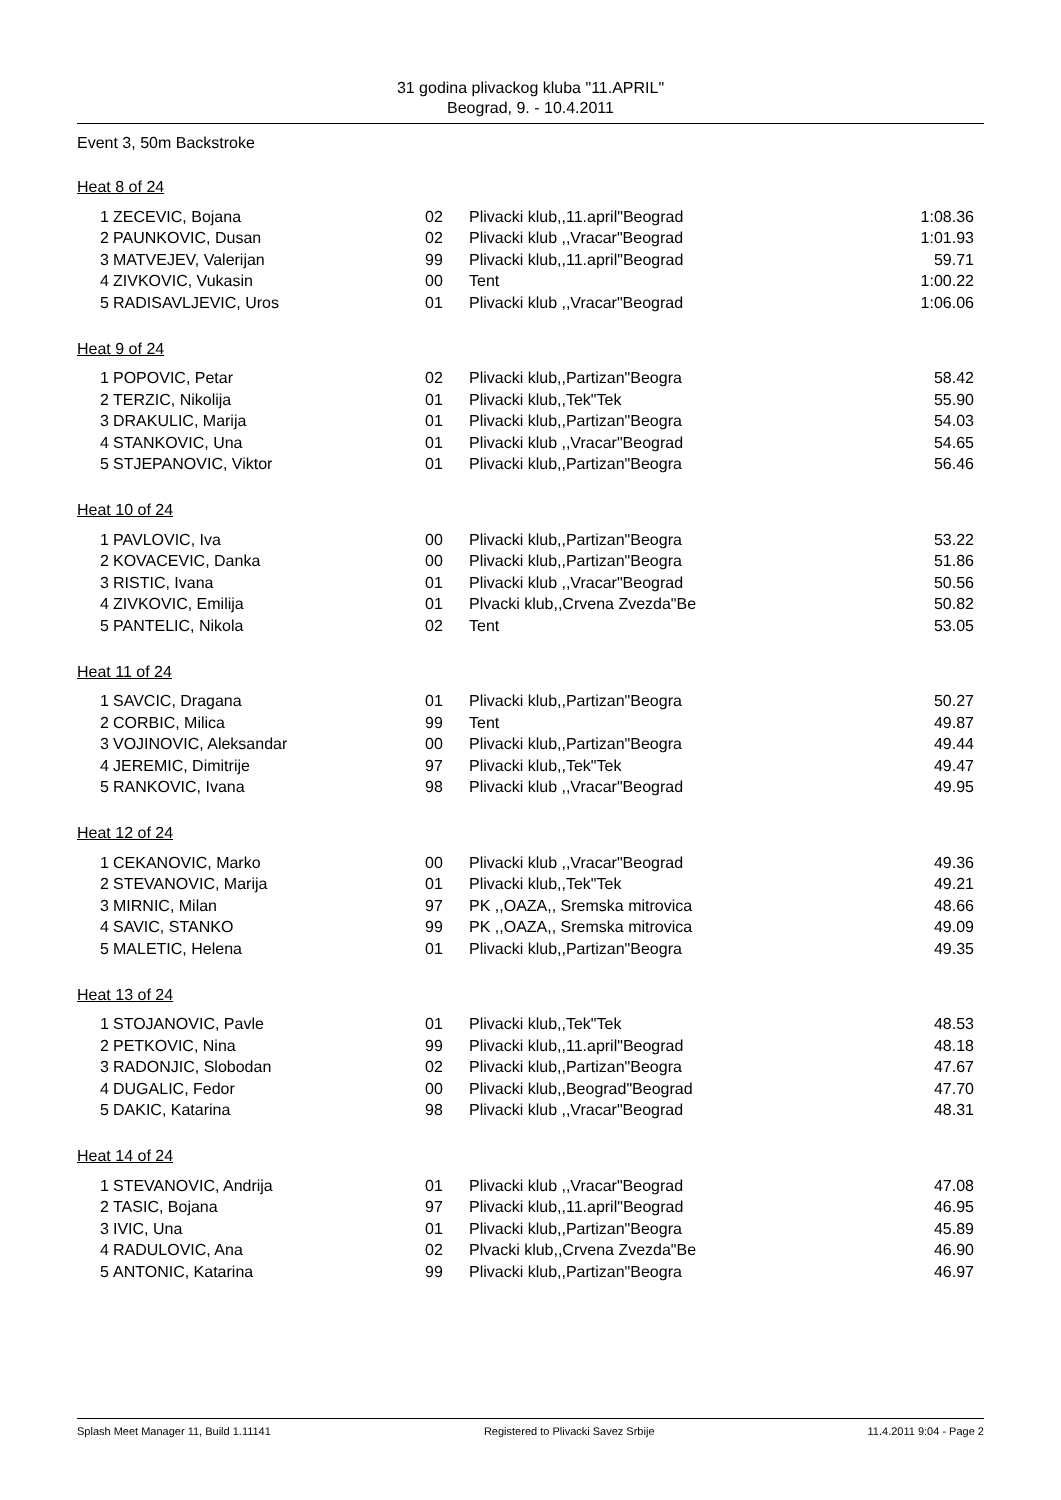31 godina plivackog kluba "11.APRIL"
Beograd, 9. - 10.4.2011
Event 3, 50m Backstroke
Heat 8 of 24
| 1 | ZECEVIC, Bojana | 02 | Plivacki klub,,11.april"Beograd | 1:08.36 |
| 2 | PAUNKOVIC, Dusan | 02 | Plivacki klub ,,Vracar"Beograd | 1:01.93 |
| 3 | MATVEJEV, Valerijan | 99 | Plivacki klub,,11.april"Beograd | 59.71 |
| 4 | ZIVKOVIC, Vukasin | 00 | Tent | 1:00.22 |
| 5 | RADISAVLJEVIC, Uros | 01 | Plivacki klub ,,Vracar"Beograd | 1:06.06 |
Heat 9 of 24
| 1 | POPOVIC, Petar | 02 | Plivacki klub,,Partizan"Beogra | 58.42 |
| 2 | TERZIC, Nikolija | 01 | Plivacki klub,,Tek"Tek | 55.90 |
| 3 | DRAKULIC, Marija | 01 | Plivacki klub,,Partizan"Beogra | 54.03 |
| 4 | STANKOVIC, Una | 01 | Plivacki klub ,,Vracar"Beograd | 54.65 |
| 5 | STJEPANOVIC, Viktor | 01 | Plivacki klub,,Partizan"Beogra | 56.46 |
Heat 10 of 24
| 1 | PAVLOVIC, Iva | 00 | Plivacki klub,,Partizan"Beogra | 53.22 |
| 2 | KOVACEVIC, Danka | 00 | Plivacki klub,,Partizan"Beogra | 51.86 |
| 3 | RISTIC, Ivana | 01 | Plivacki klub ,,Vracar"Beograd | 50.56 |
| 4 | ZIVKOVIC, Emilija | 01 | Plvacki klub,,Crvena Zvezda"Be | 50.82 |
| 5 | PANTELIC, Nikola | 02 | Tent | 53.05 |
Heat 11 of 24
| 1 | SAVCIC, Dragana | 01 | Plivacki klub,,Partizan"Beogra | 50.27 |
| 2 | CORBIC, Milica | 99 | Tent | 49.87 |
| 3 | VOJINOVIC, Aleksandar | 00 | Plivacki klub,,Partizan"Beogra | 49.44 |
| 4 | JEREMIC, Dimitrije | 97 | Plivacki klub,,Tek"Tek | 49.47 |
| 5 | RANKOVIC, Ivana | 98 | Plivacki klub ,,Vracar"Beograd | 49.95 |
Heat 12 of 24
| 1 | CEKANOVIC, Marko | 00 | Plivacki klub ,,Vracar"Beograd | 49.36 |
| 2 | STEVANOVIC, Marija | 01 | Plivacki klub,,Tek"Tek | 49.21 |
| 3 | MIRNIC, Milan | 97 | PK ,,OAZA,, Sremska mitrovica | 48.66 |
| 4 | SAVIC, STANKO | 99 | PK ,,OAZA,, Sremska mitrovica | 49.09 |
| 5 | MALETIC, Helena | 01 | Plivacki klub,,Partizan"Beogra | 49.35 |
Heat 13 of 24
| 1 | STOJANOVIC, Pavle | 01 | Plivacki klub,,Tek"Tek | 48.53 |
| 2 | PETKOVIC, Nina | 99 | Plivacki klub,,11.april"Beograd | 48.18 |
| 3 | RADONJIC, Slobodan | 02 | Plivacki klub,,Partizan"Beogra | 47.67 |
| 4 | DUGALIC, Fedor | 00 | Plivacki klub,,Beograd"Beograd | 47.70 |
| 5 | DAKIC, Katarina | 98 | Plivacki klub ,,Vracar"Beograd | 48.31 |
Heat 14 of 24
| 1 | STEVANOVIC, Andrija | 01 | Plivacki klub ,,Vracar"Beograd | 47.08 |
| 2 | TASIC, Bojana | 97 | Plivacki klub,,11.april"Beograd | 46.95 |
| 3 | IVIC, Una | 01 | Plivacki klub,,Partizan"Beogra | 45.89 |
| 4 | RADULOVIC, Ana | 02 | Plvacki klub,,Crvena Zvezda"Be | 46.90 |
| 5 | ANTONIC, Katarina | 99 | Plivacki klub,,Partizan"Beogra | 46.97 |
Splash Meet Manager 11, Build 1.11141 Registered to Plivacki Savez Srbije 11.4.2011 9:04 - Page 2